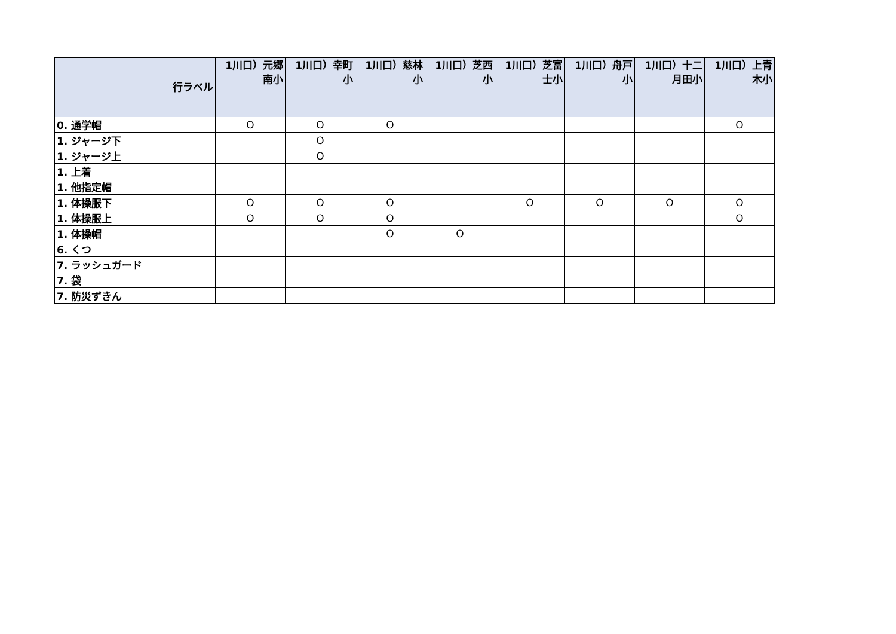| 行ラベル | 1川口）元郷南小 | 1川口）幸町小 | 1川口）慈林小 | 1川口）芝西小 | 1川口）芝富士小 | 1川口）舟戸小 | 1川口）十二月田小 | 1川口）上青木小 |
| --- | --- | --- | --- | --- | --- | --- | --- | --- |
| 0. 通学帽 | O | O | O | | | | | O |
| 1. ジャージ下 | | O | | | | | | |
| 1. ジャージ上 | | O | | | | | | |
| 1. 上着 | | | | | | | | |
| 1. 他指定帽 | | | | | | | | |
| 1. 体操服下 | O | O | O | | O | O | O | O |
| 1. 体操服上 | O | O | O | | | | | O |
| 1. 体操帽 | | | O | O | | | | |
| 6. くつ | | | | | | | | |
| 7. ラッシュガード | | | | | | | | |
| 7. 袋 | | | | | | | | |
| 7. 防災ずきん | | | | | | | | |